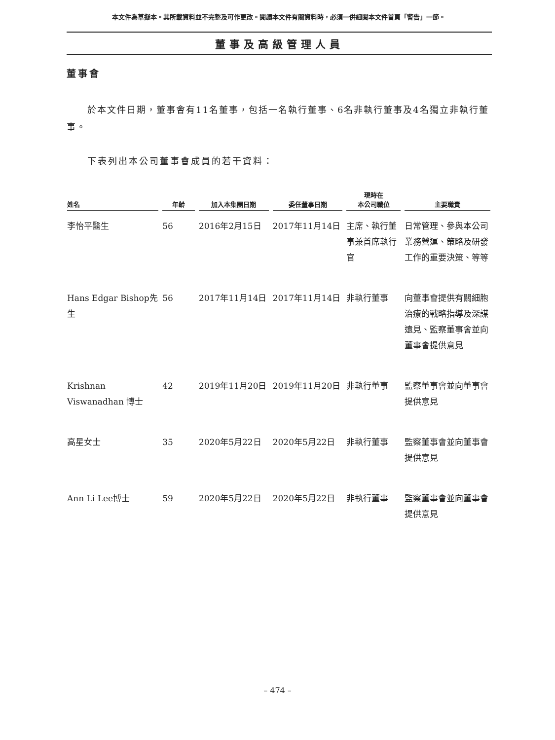本文件為草擬本。其所載資料並不完整及可作更改。閱讀本文件有關資料時，必須一併細閱本文件首頁「警告」一節。
董事及高級管理人員
董事會
於本文件日期，董事會有11名董事，包括一名執行董事、6名非執行董事及4名獨立非執行董事。
下表列出本公司董事會成員的若干資料：
| 姓名 | 年齡 | 加入本集團日期 | 委任董事日期 | 現時在 本公司職位 | 主要職責 |
| --- | --- | --- | --- | --- | --- |
| 李怡平醫生 | 56 | 2016年2月15日 | 2017年11月14日 | 主席、執行董事兼首席執行官 | 日常管理、參與本公司業務營運、策略及研發工作的重要決策、等等 |
| Hans Edgar Bishop先生 | 56 | 2017年11月14日 | 2017年11月14日 | 非執行董事 | 向董事會提供有關細胞治療的戰略指導及深謀遠見、監察董事會並向董事會提供意見 |
| Krishnan Viswanadhan 博士 | 42 | 2019年11月20日 | 2019年11月20日 | 非執行董事 | 監察董事會並向董事會提供意見 |
| 高星女士 | 35 | 2020年5月22日 | 2020年5月22日 | 非執行董事 | 監察董事會並向董事會提供意見 |
| Ann Li Lee博士 | 59 | 2020年5月22日 | 2020年5月22日 | 非執行董事 | 監察董事會並向董事會提供意見 |
– 474 –